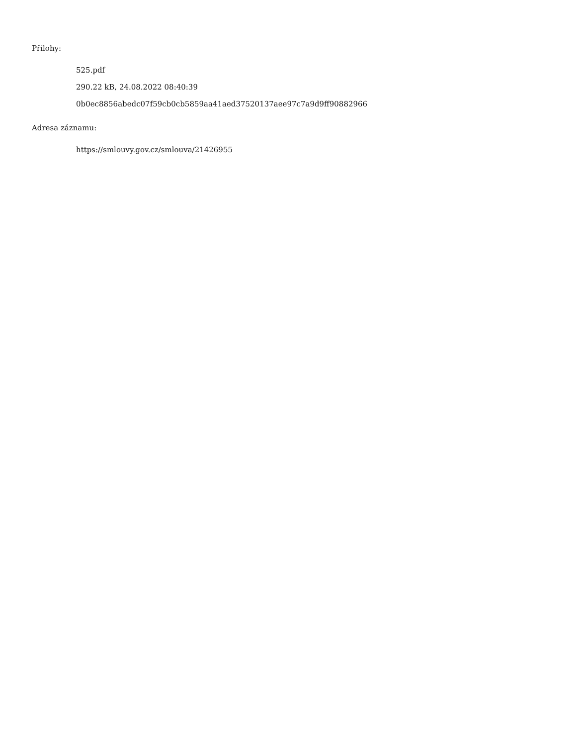Přílohy:
525.pdf
290.22 kB, 24.08.2022 08:40:39
0b0ec8856abedc07f59cb0cb5859aa41aed37520137aee97c7a9d9ff90882966
Adresa záznamu:
https://smlouvy.gov.cz/smlouva/21426955